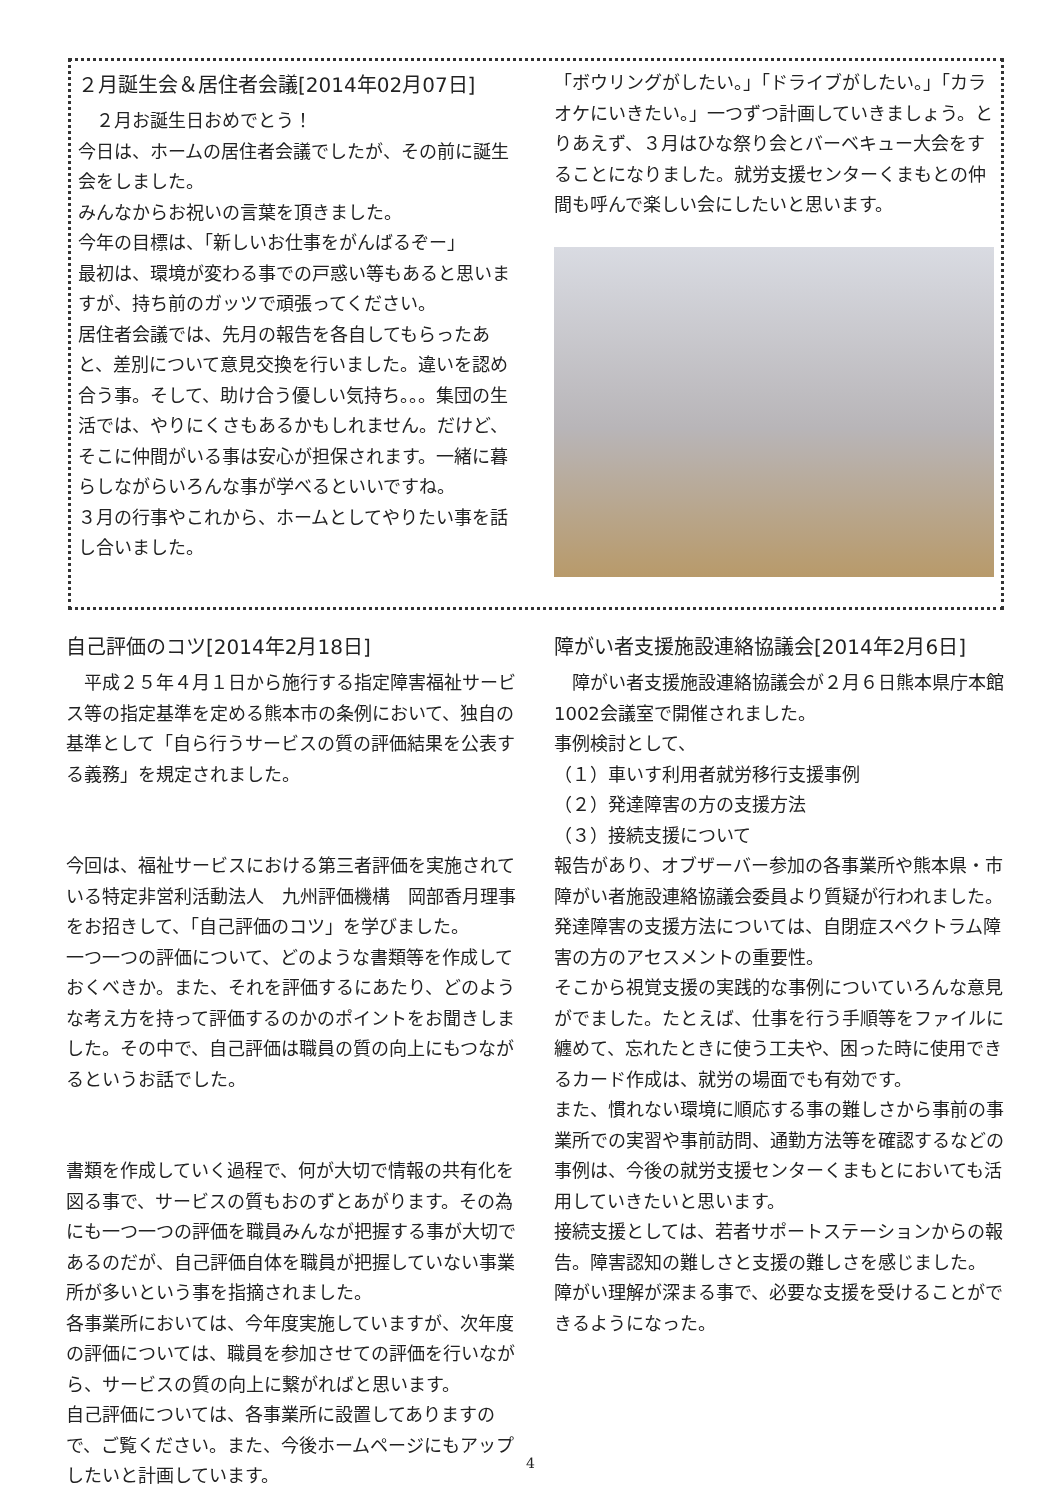２月誕生会＆居住者会議[2014年02月07日]
　２月お誕生日おめでとう！
今日は、ホームの居住者会議でしたが、その前に誕生会をしました。
みんなからお祝いの言葉を頂きました。
今年の目標は、「新しいお仕事をがんばるぞー」
最初は、環境が変わる事での戸惑い等もあると思いますが、持ち前のガッツで頑張ってください。
居住者会議では、先月の報告を各自してもらったあと、差別について意見交換を行いました。違いを認め合う事。そして、助け合う優しい気持ち。。。集団の生活では、やりにくさもあるかもしれません。だけど、そこに仲間がいる事は安心が担保されます。一緒に暮らしながらいろんな事が学べるといいですね。
３月の行事やこれから、ホームとしてやりたい事を話し合いました。
「ボウリングがしたい。」「ドライブがしたい。」「カラオケにいきたい。」一つずつ計画していきましょう。とりあえず、３月はひな祭り会とバーベキュー大会をすることになりました。就労支援センターくまもとの仲間も呼んで楽しい会にしたいと思います。
自己評価のコツ[2014年2月18日]
　平成２５年４月１日から施行する指定障害福祉サービス等の指定基準を定める熊本市の条例において、独自の基準として「自ら行うサービスの質の評価結果を公表する義務」を規定されました。
今回は、福祉サービスにおける第三者評価を実施されている特定非営利活動法人　九州評価機構　岡部香月理事をお招きして、「自己評価のコツ」を学びました。
一つ一つの評価について、どのような書類等を作成しておくべきか。また、それを評価するにあたり、どのような考え方を持って評価するのかのポイントをお聞きしました。その中で、自己評価は職員の質の向上にもつながるというお話でした。
書類を作成していく過程で、何が大切で情報の共有化を図る事で、サービスの質もおのずとあがります。その為にも一つ一つの評価を職員みんなが把握する事が大切であるのだが、自己評価自体を職員が把握していない事業所が多いという事を指摘されました。
各事業所においては、今年度実施していますが、次年度の評価については、職員を参加させての評価を行いながら、サービスの質の向上に繋がればと思います。
自己評価については、各事業所に設置してありますので、ご覧ください。また、今後ホームページにもアップしたいと計画しています。
障がい者支援施設連絡協議会[2014年2月6日]
　障がい者支援施設連絡協議会が２月６日熊本県庁本館1002会議室で開催されました。
事例検討として、
（１）車いす利用者就労移行支援事例
（２）発達障害の方の支援方法
（３）接続支援について
報告があり、オブザーバー参加の各事業所や熊本県・市障がい者施設連絡協議会委員より質疑が行われました。
発達障害の支援方法については、自閉症スペクトラム障害の方のアセスメントの重要性。
そこから視覚支援の実践的な事例についていろんな意見がでました。たとえば、仕事を行う手順等をファイルに纏めて、忘れたときに使う工夫や、困った時に使用できるカード作成は、就労の場面でも有効です。
また、慣れない環境に順応する事の難しさから事前の事業所での実習や事前訪問、通勤方法等を確認するなどの事例は、今後の就労支援センターくまもとにおいても活用していきたいと思います。
接続支援としては、若者サポートステーションからの報告。障害認知の難しさと支援の難しさを感じました。
障がい理解が深まる事で、必要な支援を受けることができるようになった。
4